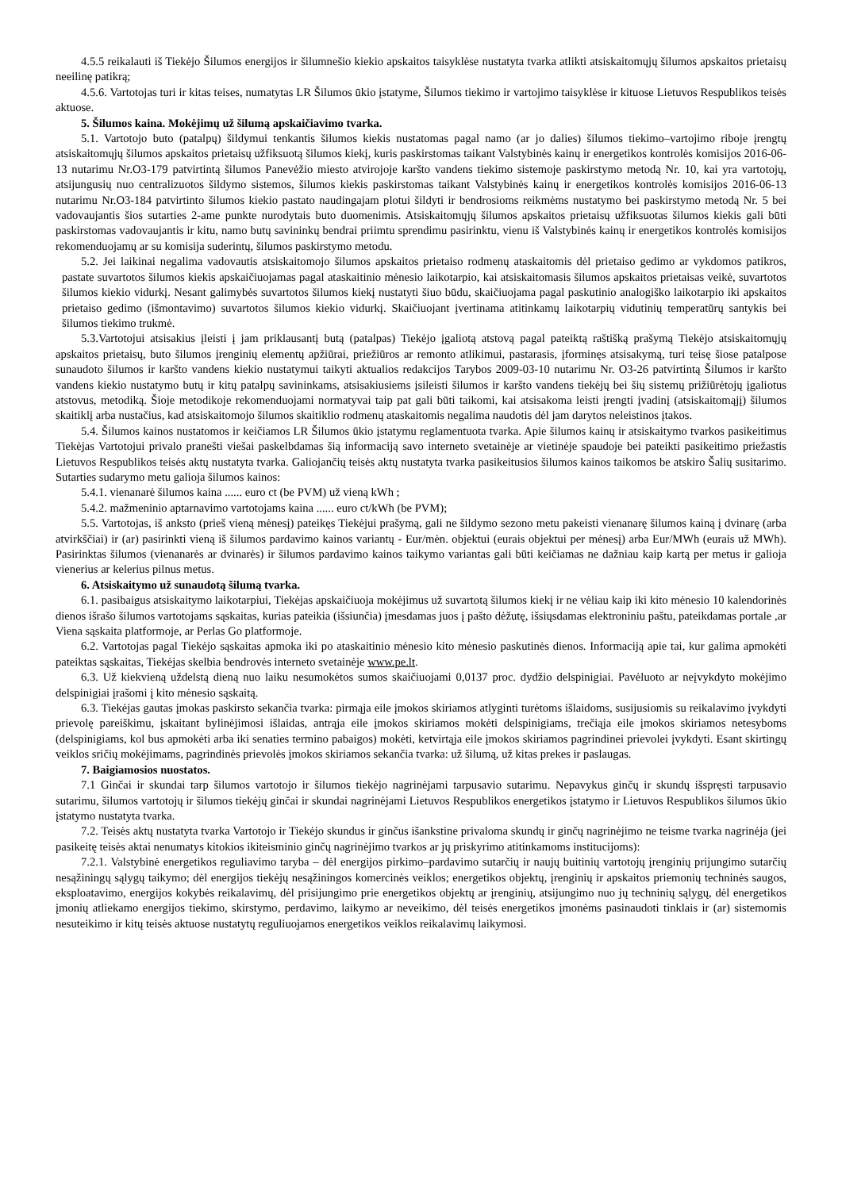4.5.5 reikalauti iš Tiekėjo Šilumos energijos ir šilumnešio kiekio apskaitos taisyklėse nustatyta tvarka atlikti atsiskaitomųjų šilumos apskaitos prietaisų neeilinę patikrą;
4.5.6. Vartotojas turi ir kitas teises, numatytas LR Šilumos ūkio įstatyme, Šilumos tiekimo ir vartojimo taisyklėse ir kituose Lietuvos Respublikos teisės aktuose.
5. Šilumos kaina. Mokėjimų už šilumą apskaičiavimo tvarka.
5.1. Vartotojo buto (patalpų) šildymui tenkantis šilumos kiekis nustatomas pagal namo (ar jo dalies) šilumos tiekimo–vartojimo riboje įrengtų atsiskaitomųjų šilumos apskaitos prietaisų užfiksuotą šilumos kiekį, kuris paskirstomas taikant Valstybinės kainų ir energetikos kontrolės komisijos 2016-06-13 nutarimu Nr.O3-179 patvirtintą šilumos Panevėžio miesto atvirojoje karšto vandens tiekimo sistemoje paskirstymo metodą Nr. 10, kai yra vartotojų, atsijungusių nuo centralizuotos šildymo sistemos, šilumos kiekis paskirstomas taikant Valstybinės kainų ir energetikos kontrolės komisijos 2016-06-13 nutarimu Nr.O3-184 patvirtinto šilumos kiekio pastato naudingajam plotui šildyti ir bendrosioms reikmėms nustatymo bei paskirstymo metodą Nr. 5 bei vadovaujantis šios sutarties 2-ame punkte nurodytais buto duomenimis. Atsiskaitomųjų šilumos apskaitos prietaisų užfiksuotas šilumos kiekis gali būti paskirstomas vadovaujantis ir kitu, namo butų savininkų bendrai priimtu sprendimu pasirinktu, vienu iš Valstybinės kainų ir energetikos kontrolės komisijos rekomenduojamų ar su komisija suderintų, šilumos paskirstymo metodu.
5.2. Jei laikinai negalima vadovautis atsiskaitomojo šilumos apskaitos prietaiso rodmenų ataskaitomis dėl prietaiso gedimo ar vykdomos patikros, pastate suvartotos šilumos kiekis apskaičiuojamas pagal ataskaitinio mėnesio laikotarpio, kai atsiskaitomasis šilumos apskaitos prietaisas veikė, suvartotos šilumos kiekio vidurkį. Nesant galimybės suvartotos šilumos kiekį nustatyti šiuo būdu, skaičiuojama pagal paskutinio analogiško laikotarpio iki apskaitos prietaiso gedimo (išmontavimo) suvartotos šilumos kiekio vidurkį. Skaičiuojant įvertinama atitinkamų laikotarpių vidutinių temperatūrų santykis bei šilumos tiekimo trukmė.
5.3.Vartotojui atsisakius įleisti į jam priklausantį butą (patalpas) Tiekėjo įgaliotą atstovą pagal pateiktą raštišką prašymą Tiekėjo atsiskaitomųjų apskaitos prietaisų, buto šilumos įrenginių elementų apžiūrai, priežiūros ar remonto atlikimui, pastarasis, įforminęs atsisakymą, turi teisę šiose patalpose sunaudoto šilumos ir karšto vandens kiekio nustatymui taikyti aktualios redakcijos Tarybos 2009-03-10 nutarimu Nr. O3-26 patvirtintą Šilumos ir karšto vandens kiekio nustatymo butų ir kitų patalpų savininkams, atsisakiusiems įsileisti šilumos ir karšto vandens tiekėjų bei šių sistemų prižiūrėtojų įgaliotus atstovus, metodiką. Šioje metodikoje rekomenduojami normatyvai taip pat gali būti taikomi, kai atsisakoma leisti įrengti įvadinį (atsiskaitomąjį) šilumos skaitiklį arba nustačius, kad atsiskaitomojo šilumos skaitiklio rodmenų ataskaitomis negalima naudotis dėl jam darytos neleistinos įtakos.
5.4. Šilumos kainos nustatomos ir keičiamos LR Šilumos ūkio įstatymu reglamentuota tvarka. Apie šilumos kainų ir atsiskaitymo tvarkos pasikeitimus Tiekėjas Vartotojui privalo pranešti viešai paskelbdamas šią informaciją savo interneto svetainėje ar vietinėje spaudoje bei pateikti pasikeitimo priežastis Lietuvos Respublikos teisės aktų nustatyta tvarka. Galiojančių teisės aktų nustatyta tvarka pasikeitusios šilumos kainos taikomos be atskiro Šalių susitarimo. Sutarties sudarymo metu galioja šilumos kainos:
5.4.1. vienanarė šilumos kaina ...... euro ct (be PVM) už vieną kWh ;
5.4.2. mažmeninio aptarnavimo vartotojams kaina ...... euro ct/kWh (be PVM);
5.5. Vartotojas, iš anksto (prieš vieną mėnesį) pateikęs Tiekėjui prašymą, gali ne šildymo sezono metu pakeisti vienanarę šilumos kainą į dvinarę (arba atvirkščiai) ir (ar) pasirinkti vieną iš šilumos pardavimo kainos variantų - Eur/mėn. objektui (eurais objektui per mėnesį) arba Eur/MWh (eurais už MWh). Pasirinktas šilumos (vienanarės ar dvinarės) ir šilumos pardavimo kainos taikymo variantas gali būti keičiamas ne dažniau kaip kartą per metus ir galioja vienerius ar kelerius pilnus metus.
6. Atsiskaitymo už sunaudotą šilumą tvarka.
6.1. pasibaigus atsiskaitymo laikotarpiui, Tiekėjas apskaičiuoja mokėjimus už suvartotą šilumos kiekį ir ne vėliau kaip iki kito mėnesio 10 kalendorinės dienos išrašo šilumos vartotojams sąskaitas, kurias pateikia (išsiunčia) įmesdamas juos į pašto dėžutę, išsiųsdamas elektroniniu paštu, pateikdamas portale ,ar Viena sąskaita platformoje, ar Perlas Go platformoje.
6.2. Vartotojas pagal Tiekėjo sąskaitas apmoka iki po ataskaitinio mėnesio kito mėnesio paskutinės dienos. Informaciją apie tai, kur galima apmokėti pateiktas sąskaitas, Tiekėjas skelbia bendrovės interneto svetainėje www.pe.lt.
6.3. Už kiekvieną uždelstą dieną nuo laiku nesumokėtos sumos skaičiuojami 0,0137 proc. dydžio delspinigiai. Pavėluoto ar neįvykdyto mokėjimo delspinigiai įrašomi į kito mėnesio sąskaitą.
6.3. Tiekėjas gautas įmokas paskirsto sekančia tvarka: pirmąja eile įmokos skiriamos atlyginti turėtoms išlaidoms, susijusiomis su reikalavimo įvykdyti prievolę pareiškimu, įskaitant bylinėjimosi išlaidas, antrąja eile įmokos skiriamos mokėti delspinigiams, trečiąja eile įmokos skiriamos netesyboms (delspinigiams, kol bus apmokėti arba iki senaties termino pabaigos) mokėti, ketvirtąja eile įmokos skiriamos pagrindinei prievolei įvykdyti. Esant skirtingų veiklos sričių mokėjimams, pagrindinės prievolės įmokos skiriamos sekančia tvarka: už šilumą, už kitas prekes ir paslaugas.
7. Baigiamosios nuostatos.
7.1 Ginčai ir skundai tarp šilumos vartotojo ir šilumos tiekėjo nagrinėjami tarpusavio sutarimu. Nepavykus ginčų ir skundų išspręsti tarpusavio sutarimu, šilumos vartotojų ir šilumos tiekėjų ginčai ir skundai nagrinėjami Lietuvos Respublikos energetikos įstatymo ir Lietuvos Respublikos šilumos ūkio įstatymo nustatyta tvarka.
7.2. Teisės aktų nustatyta tvarka Vartotojo ir Tiekėjo skundus ir ginčus išankstine privaloma skundų ir ginčų nagrinėjimo ne teisme tvarka nagrinėja (jei pasikeitę teisės aktai nenumatys kitokios ikiteisminio ginčų nagrinėjimo tvarkos ar jų priskyrimo atitinkamoms institucijoms):
7.2.1. Valstybinė energetikos reguliavimo taryba – dėl energijos pirkimo–pardavimo sutarčių ir naujų buitinių vartotojų įrenginių prijungimo sutarčių nesąžiningų sąlygų taikymo; dėl energijos tiekėjų nesąžiningos komercinės veiklos; energetikos objektų, įrenginių ir apskaitos priemonių techninės saugos, eksploatavimo, energijos kokybės reikalavimų, dėl prisijungimo prie energetikos objektų ar įrenginių, atsijungimo nuo jų techninių sąlygų, dėl energetikos įmonių atliekamo energijos tiekimo, skirstymo, perdavimo, laikymo ar neveikimo, dėl teisės energetikos įmonėms pasinaudoti tinklais ir (ar) sistemomis nesuteikimo ir kitų teisės aktuose nustatytų reguliuojamos energetikos veiklos reikalavimų laikymosi.